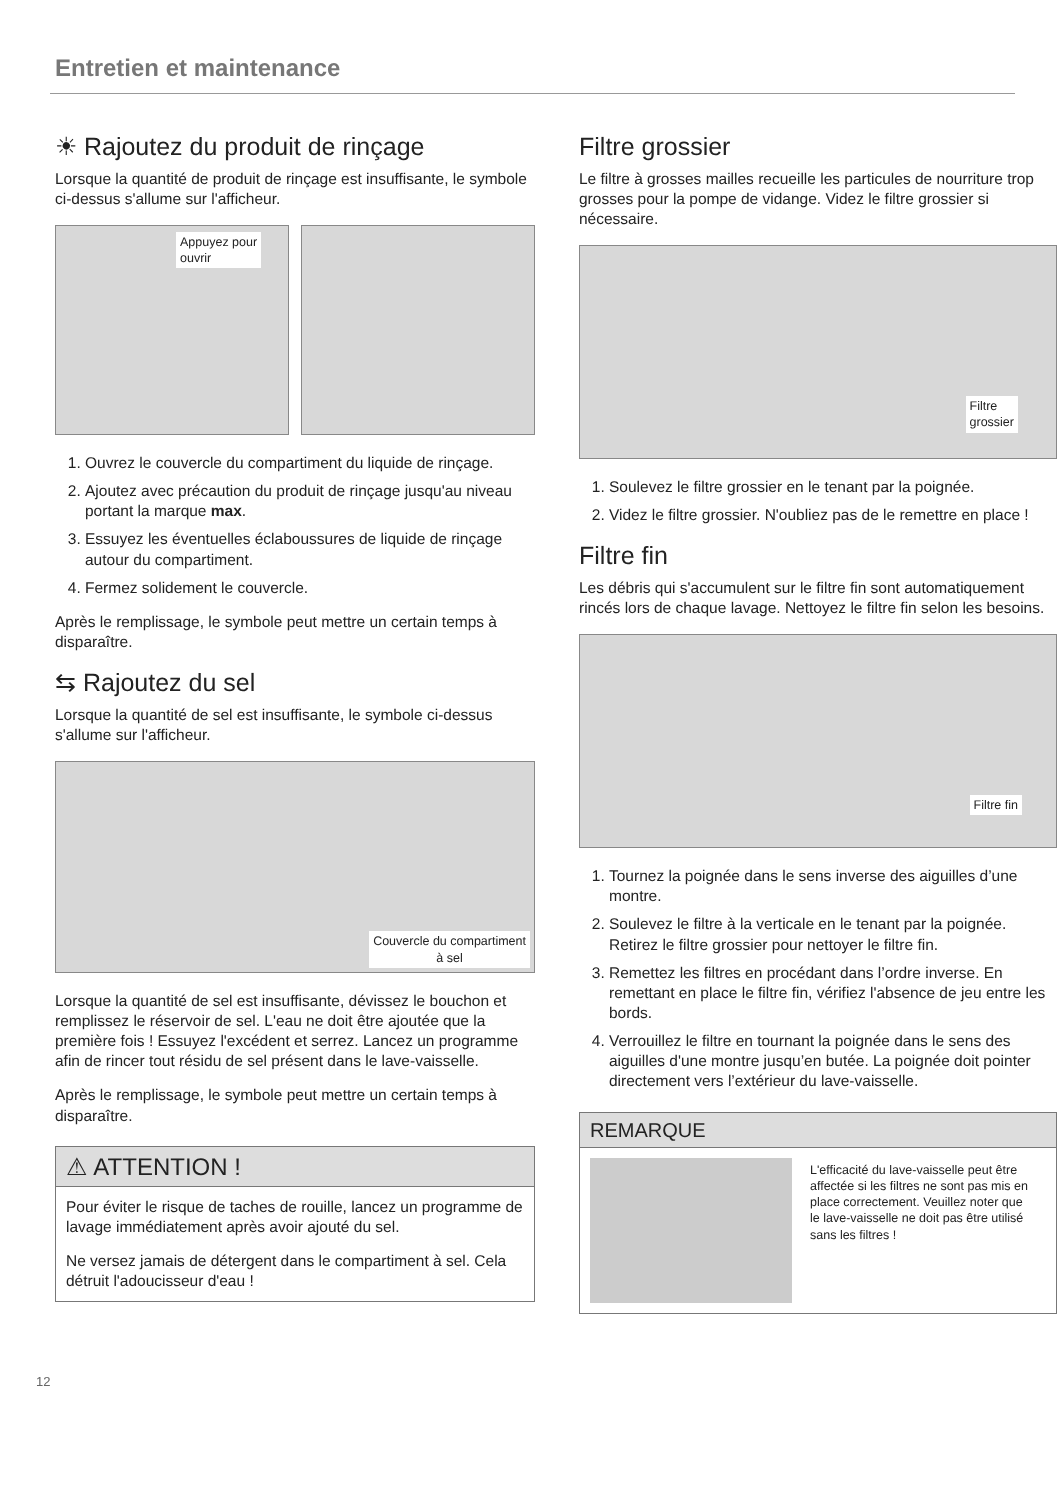Entretien et maintenance
☀ Rajoutez du produit de rinçage
Lorsque la quantité de produit de rinçage est insuffisante, le symbole ci-dessus s'allume sur l'afficheur.
Appuyez pour
ouvrir
1. Ouvrez le couvercle du compartiment du liquide de rinçage.
2. Ajoutez avec précaution du produit de rinçage jusqu'au niveau portant la marque max.
3. Essuyez les éventuelles éclaboussures de liquide de rinçage autour du compartiment.
4. Fermez solidement le couvercle.
Après le remplissage, le symbole peut mettre un certain temps à disparaître.
⇆ Rajoutez du sel
Lorsque la quantité de sel est insuffisante, le symbole ci-dessus s'allume sur l'afficheur.
Couvercle du compartiment
à sel
Lorsque la quantité de sel est insuffisante, dévissez le bouchon et remplissez le réservoir de sel. L'eau ne doit être ajoutée que la première fois ! Essuyez l'excédent et serrez. Lancez un programme afin de rincer tout résidu de sel présent dans le lave-vaisselle.
Après le remplissage, le symbole peut mettre un certain temps à disparaître.
⚠ ATTENTION !
Pour éviter le risque de taches de rouille, lancez un programme de lavage immédiatement après avoir ajouté du sel.
Ne versez jamais de détergent dans le compartiment à sel. Cela détruit l'adoucisseur d'eau !
Filtre grossier
Le filtre à grosses mailles recueille les particules de nourriture trop grosses pour la pompe de vidange. Videz le filtre grossier si nécessaire.
Filtre
grossier
1. Soulevez le filtre grossier en le tenant par la poignée.
2. Videz le filtre grossier. N'oubliez pas de le remettre en place !
Filtre fin
Les débris qui s'accumulent sur le filtre fin sont automatiquement rincés lors de chaque lavage. Nettoyez le filtre fin selon les besoins.
Filtre fin
1. Tournez la poignée dans le sens inverse des aiguilles d’une montre.
2. Soulevez le filtre à la verticale en le tenant par la poignée. Retirez le filtre grossier pour nettoyer le filtre fin.
3. Remettez les filtres en procédant dans l’ordre inverse. En remettant en place le filtre fin, vérifiez l'absence de jeu entre les bords.
4. Verrouillez le filtre en tournant la poignée dans le sens des aiguilles d'une montre jusqu’en butée. La poignée doit pointer directement vers l’extérieur du lave-vaisselle.
REMARQUE
L'efficacité du lave-vaisselle peut être affectée si les filtres ne sont pas mis en place correctement. Veuillez noter que le lave-vaisselle ne doit pas être utilisé sans les filtres !
12